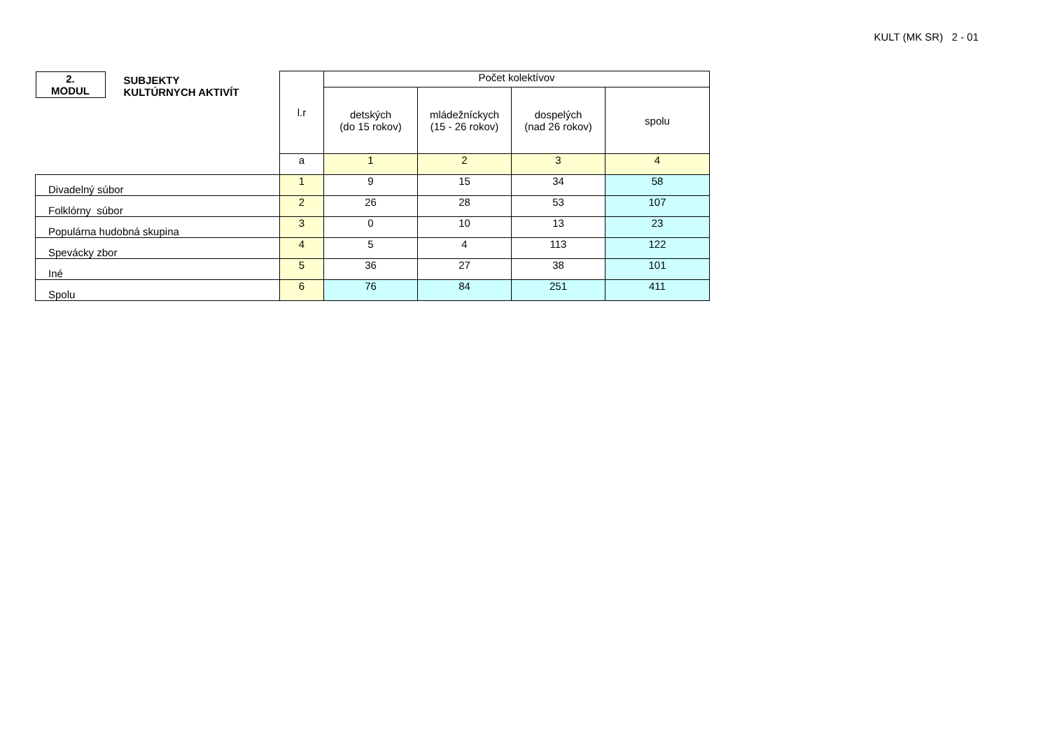KULT (MK SR) 2 - 01
| 2. MODUL SUBJEKTY KULTÚRNYCH AKTIVÍT | l.r | Počet kolektívov | | | |
| | | detských (do 15 rokov) | mládežníckych (15 - 26 rokov) | dospelých (nad 26 rokov) | spolu |
| | a | 1 | 2 | 3 | 4 |
| Divadelný súbor | 1 | 9 | 15 | 34 | 58 |
| Folklórny súbor | 2 | 26 | 28 | 53 | 107 |
| Populárna hudobná skupina | 3 | 0 | 10 | 13 | 23 |
| Spevácky zbor | 4 | 5 | 4 | 113 | 122 |
| Iné | 5 | 36 | 27 | 38 | 101 |
| Spolu | 6 | 76 | 84 | 251 | 411 |